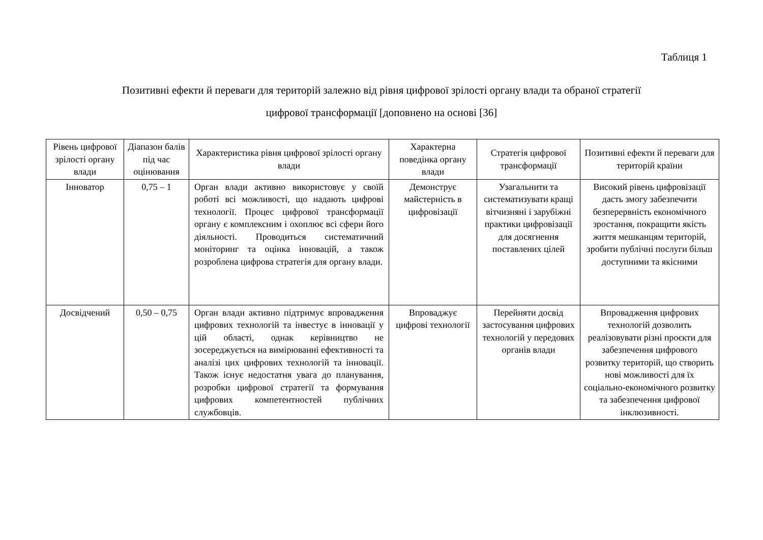Таблиця 1
Позитивні ефекти й переваги для територій залежно від рівня цифрової зрілості органу влади та обраної стратегії
цифрової трансформації [доповнено на основі [36]
| Рівень цифрової зрілості органу влади | Діапазон балів під час оцінювання | Характеристика рівня цифрової зрілості органу влади | Характерна поведінка органу влади | Стратегія цифрової трансформації | Позитивні ефекти й переваги для територій країни |
| --- | --- | --- | --- | --- | --- |
| Інноватор | 0,75 – 1 | Орган влади активно використовує у своїй роботі всі можливості, що надають цифрові технології. Процес цифрової трансформації органу є комплексним і охоплює всі сфери його діяльності. Проводиться систематичний моніторинг та оцінка інновацій, а також розроблена цифрова стратегія для органу влади. | Демонструє майстерність в цифровізації | Узагальнити та систематизувати кращі вітчизняні і зарубіжні практики цифровізації для досягнення поставлених цілей | Високий рівень цифровізації дасть змогу забезпечити безперервність економічного зростання, покращити якість життя мешканцям територій, зробити публічні послуги більш доступними та якісними |
| Досвідчений | 0,50 – 0,75 | Орган влади активно підтримує впровадження цифрових технологій та інвестує в інновації у цій області, однак керівництво не зосереджується на вимірюванні ефективності та аналізі цих цифрових технологій та інновації. Також існує недостатня увага до планування, розробки цифрової стратегії та формування цифрових компетентностей публічних службовців. | Впроваджує цифрові технології | Перейняти досвід застосування цифрових технологій у передових органів влади | Впровадження цифрових технологій дозволить реалізовувати різні проєкти для забезпечення цифрового розвитку територій, що створить нові можливості для їх соціально-економічного розвитку та забезпечення цифрової інклюзивності. |